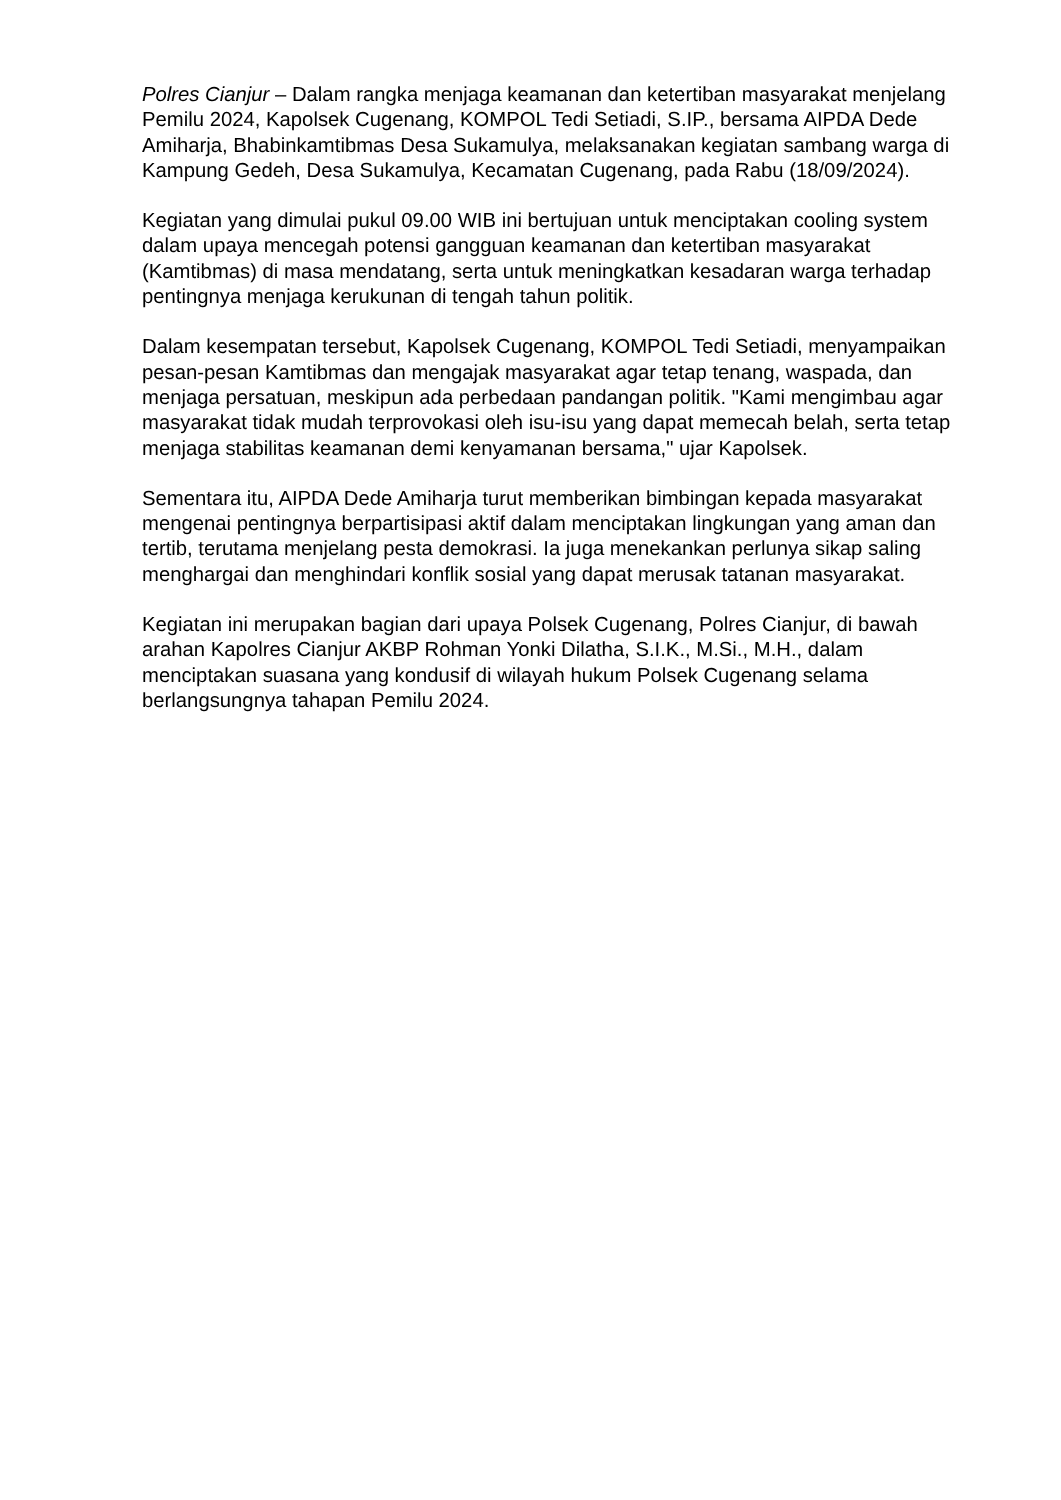Polres Cianjur – Dalam rangka menjaga keamanan dan ketertiban masyarakat menjelang Pemilu 2024, Kapolsek Cugenang, KOMPOL Tedi Setiadi, S.IP., bersama AIPDA Dede Amiharja, Bhabinkamtibmas Desa Sukamulya, melaksanakan kegiatan sambang warga di Kampung Gedeh, Desa Sukamulya, Kecamatan Cugenang, pada Rabu (18/09/2024).
Kegiatan yang dimulai pukul 09.00 WIB ini bertujuan untuk menciptakan cooling system dalam upaya mencegah potensi gangguan keamanan dan ketertiban masyarakat (Kamtibmas) di masa mendatang, serta untuk meningkatkan kesadaran warga terhadap pentingnya menjaga kerukunan di tengah tahun politik.
Dalam kesempatan tersebut, Kapolsek Cugenang, KOMPOL Tedi Setiadi, menyampaikan pesan-pesan Kamtibmas dan mengajak masyarakat agar tetap tenang, waspada, dan menjaga persatuan, meskipun ada perbedaan pandangan politik. "Kami mengimbau agar masyarakat tidak mudah terprovokasi oleh isu-isu yang dapat memecah belah, serta tetap menjaga stabilitas keamanan demi kenyamanan bersama," ujar Kapolsek.
Sementara itu, AIPDA Dede Amiharja turut memberikan bimbingan kepada masyarakat mengenai pentingnya berpartisipasi aktif dalam menciptakan lingkungan yang aman dan tertib, terutama menjelang pesta demokrasi. Ia juga menekankan perlunya sikap saling menghargai dan menghindari konflik sosial yang dapat merusak tatanan masyarakat.
Kegiatan ini merupakan bagian dari upaya Polsek Cugenang, Polres Cianjur, di bawah arahan Kapolres Cianjur AKBP Rohman Yonki Dilatha, S.I.K., M.Si., M.H., dalam menciptakan suasana yang kondusif di wilayah hukum Polsek Cugenang selama berlangsungnya tahapan Pemilu 2024.